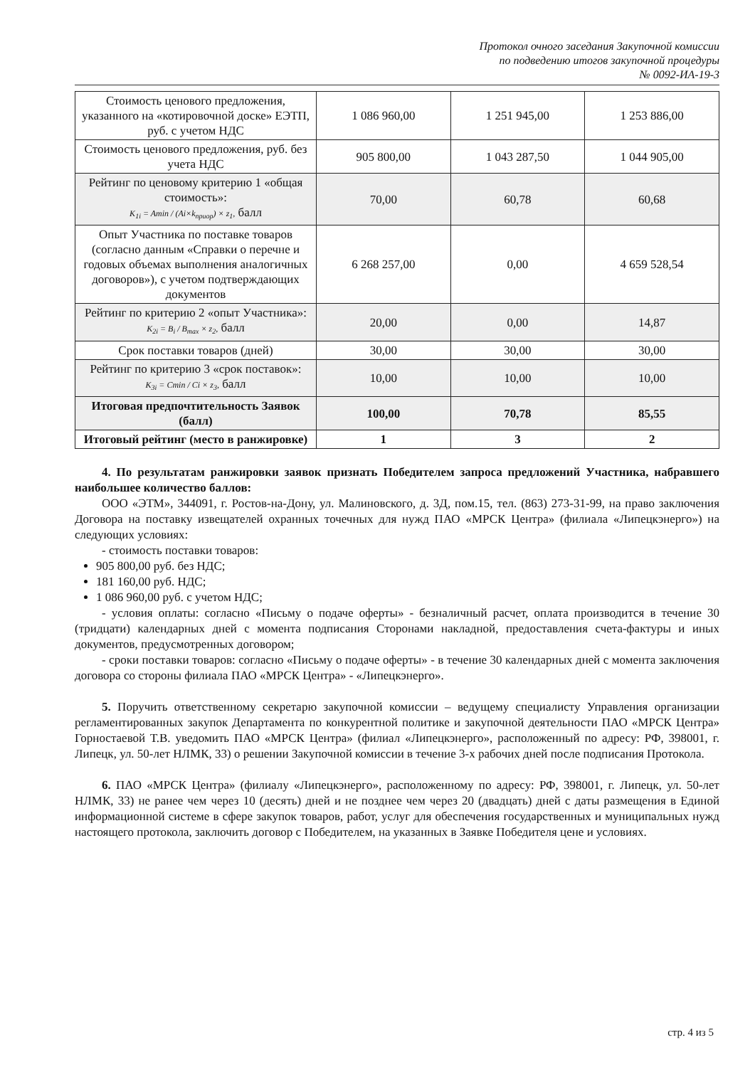Протокол очного заседания Закупочной комиссии
по подведению итогов закупочной процедуры
№ 0092-ИА-19-3
| Стоимость ценового предложения, указанного на «котировочной доске» ЕЭТП, руб. с учетом НДС | 1 086 960,00 | 1 251 945,00 | 1 253 886,00 |
| Стоимость ценового предложения, руб. без учета НДС | 905 800,00 | 1 043 287,50 | 1 044 905,00 |
| Рейтинг по ценовому критерию 1 «общая стоимость»: K<sub>1i</sub> = Amin / (Ai×k<sub>приор</sub>) × z<sub>1</sub>, балл | 70,00 | 60,78 | 60,68 |
| Опыт Участника по поставке товаров (согласно данным «Справки о перечне и годовых объемах выполнения аналогичных договоров»), с учетом подтверждающих документов | 6 268 257,00 | 0,00 | 4 659 528,54 |
| Рейтинг по критерию 2 «опыт Участника»: K<sub>2i</sub> = B<sub>i</sub> / B<sub>max</sub> × z<sub>2</sub>, балл | 20,00 | 0,00 | 14,87 |
| Срок поставки товаров (дней) | 30,00 | 30,00 | 30,00 |
| Рейтинг по критерию 3 «срок поставок»: K<sub>3i</sub> = Cmin / Ci × z<sub>3</sub>, балл | 10,00 | 10,00 | 10,00 |
| Итоговая предпочтительность Заявок (балл) | 100,00 | 70,78 | 85,55 |
| Итоговый рейтинг (место в ранжировке) | 1 | 3 | 2 |
4. По результатам ранжировки заявок признать Победителем запроса предложений Участника, набравшего наибольшее количество баллов:
ООО «ЭТМ», 344091, г. Ростов-на-Дону, ул. Малиновского, д. 3Д, пом.15, тел. (863) 273-31-99, на право заключения Договора на поставку извещателей охранных точечных для нужд ПАО «МРСК Центра» (филиала «Липецкэнерго») на следующих условиях:
- стоимость поставки товаров:
905 800,00 руб. без НДС;
181 160,00 руб. НДС;
1 086 960,00 руб. с учетом НДС;
- условия оплаты: согласно «Письму о подаче оферты» - безналичный расчет, оплата производится в течение 30 (тридцати) календарных дней с момента подписания Сторонами накладной, предоставления счета-фактуры и иных документов, предусмотренных договором;
- сроки поставки товаров: согласно «Письму о подаче оферты» - в течение 30 календарных дней с момента заключения договора со стороны филиала ПАО «МРСК Центра» - «Липецкэнерго».
5. Поручить ответственному секретарю закупочной комиссии – ведущему специалисту Управления организации регламентированных закупок Департамента по конкурентной политике и закупочной деятельности ПАО «МРСК Центра» Горностаевой Т.В. уведомить ПАО «МРСК Центра» (филиал «Липецкэнерго», расположенный по адресу: РФ, 398001, г. Липецк, ул. 50-лет НЛМК, 33) о решении Закупочной комиссии в течение 3-х рабочих дней после подписания Протокола.
6. ПАО «МРСК Центра» (филиалу «Липецкэнерго», расположенному по адресу: РФ, 398001, г. Липецк, ул. 50-лет НЛМК, 33) не ранее чем через 10 (десять) дней и не позднее чем через 20 (двадцать) дней с даты размещения в Единой информационной системе в сфере закупок товаров, работ, услуг для обеспечения государственных и муниципальных нужд настоящего протокола, заключить договор с Победителем, на указанных в Заявке Победителя цене и условиях.
стр. 4 из 5